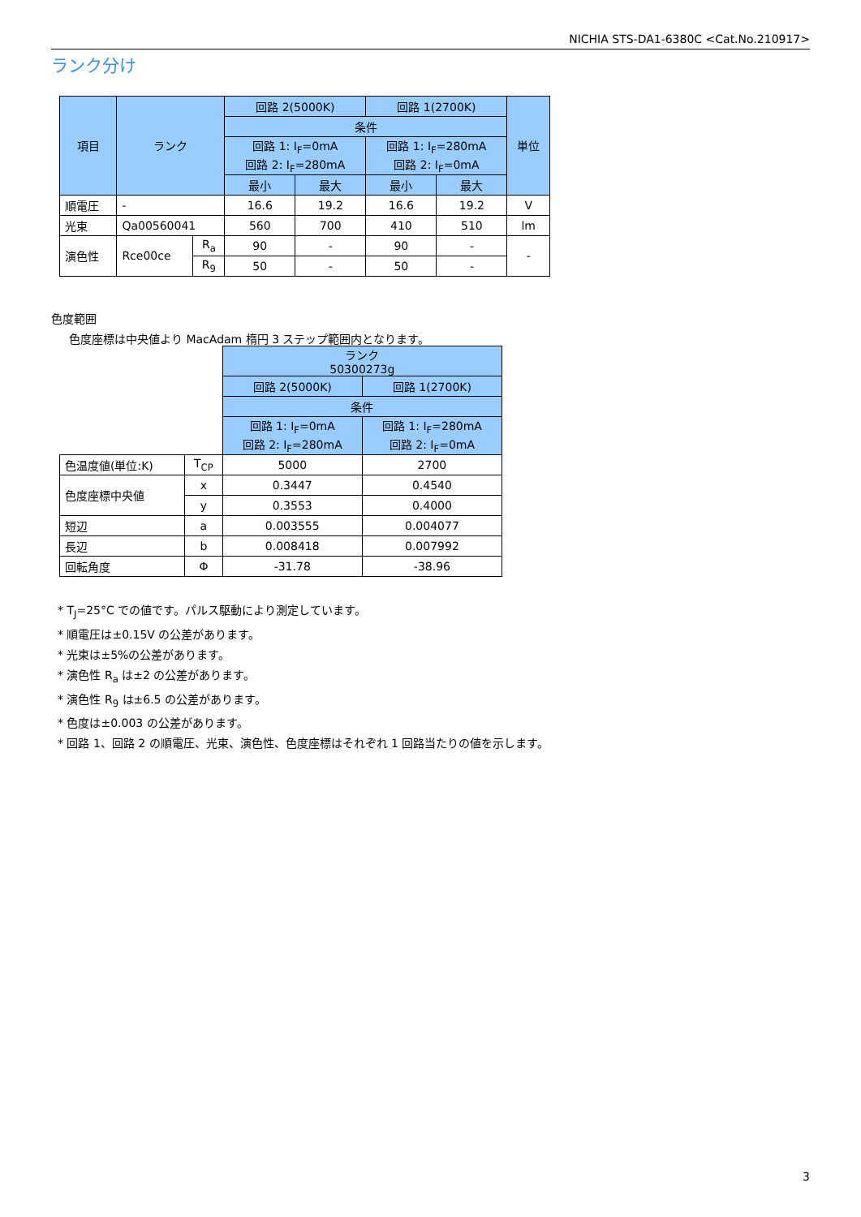NICHIA STS-DA1-6380C <Cat.No.210917>
ランク分け
| 項目 | ランク | | 回路 2(5000K) | | 回路 1(2700K) | | 単位 |
| --- | --- | --- | --- | --- | --- | --- | --- |
| | | | 条件 | | | | |
| | | | 回路 1: I<sub>F</sub>=0mA 回路 2: I<sub>F</sub>=280mA | | 回路 1: I<sub>F</sub>=280mA 回路 2: I<sub>F</sub>=0mA | | |
| | | | 最小 | 最大 | 最小 | 最大 | |
| 順電圧 | - | | 16.6 | 19.2 | 16.6 | 19.2 | V |
| 光束 | Qa00560041 | | 560 | 700 | 410 | 510 | lm |
| 演色性 | Rce00ce | R<sub>a</sub> | 90 | - | 90 | - | - |
| | | R<sub>9</sub> | 50 | - | 50 | - | |
色度範囲
色度座標は中央値より MacAdam 楕円 3 ステップ範囲内となります。
| | | ランク 50300273g | |
| | | 回路 2(5000K) | 回路 1(2700K) |
| | | 条件 | |
| | | 回路 1: I<sub>F</sub>=0mA 回路 2: I<sub>F</sub>=280mA | 回路 1: I<sub>F</sub>=280mA 回路 2: I<sub>F</sub>=0mA |
| 色温度値(単位:K) | T<sub>CP</sub> | 5000 | 2700 |
| 色度座標中央値 | x | 0.3447 | 0.4540 |
| | y | 0.3553 | 0.4000 |
| 短辺 | a | 0.003555 | 0.004077 |
| 長辺 | b | 0.008418 | 0.007992 |
| 回転角度 | Φ | -31.78 | -38.96 |
* T<sub>J</sub>=25°C での値です。パルス駆動により測定しています。
* 順電圧は±0.15V の公差があります。
* 光束は±5%の公差があります。
* 演色性 R<sub>a</sub> は±2 の公差があります。
* 演色性 R<sub>9</sub> は±6.5 の公差があります。
* 色度は±0.003 の公差があります。
* 回路 1、回路 2 の順電圧、光束、演色性、色度座標はそれぞれ 1 回路当たりの値を示します。
3